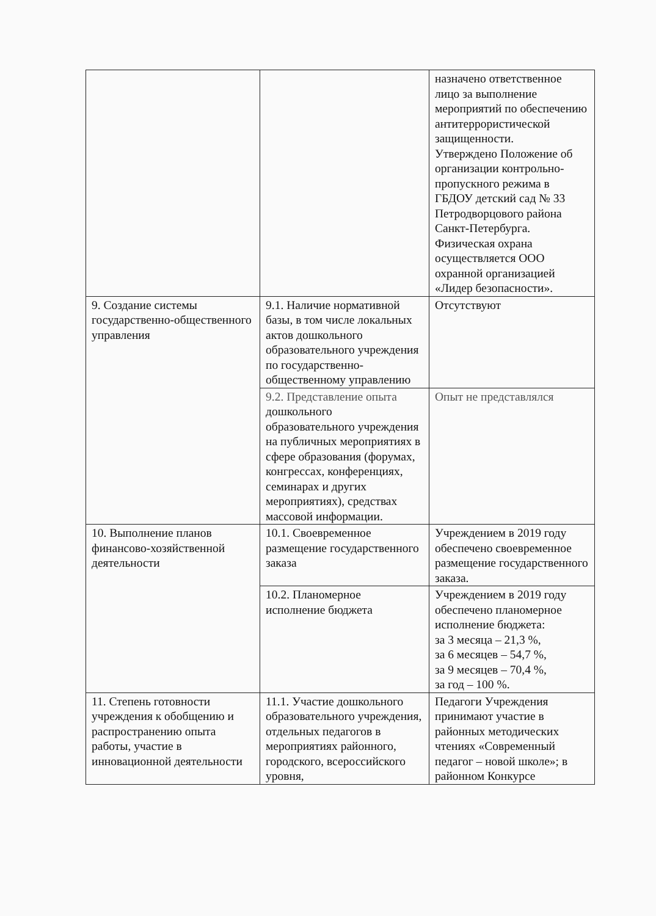| | | назначено ответственное лицо за выполнение мероприятий по обеспечению антитеррористической защищенности. Утверждено Положение об организации контрольно-пропускного режима в ГБДОУ детский сад № 33 Петродворцового района Санкт-Петербурга. Физическая охрана осуществляется ООО охранной организацией «Лидер безопасности». |
| 9. Создание системы государственно-общественного управления | 9.1. Наличие нормативной базы, в том числе локальных актов дошкольного образовательного учреждения по государственно-общественному управлению | Отсутствуют |
| | 9.2. Представление опыта дошкольного образовательного учреждения на публичных мероприятиях в сфере образования (форумах, конгрессах, конференциях, семинарах и других мероприятиях), средствах массовой информации. | Опыт не представлялся |
| 10. Выполнение планов финансово-хозяйственной деятельности | 10.1. Своевременное размещение государственного заказа | Учреждением в 2019 году обеспечено своевременное размещение государственного заказа. |
| | 10.2. Планомерное исполнение бюджета | Учреждением в 2019 году обеспечено планомерное исполнение бюджета: за 3 месяца – 21,3 %, за 6 месяцев – 54,7 %, за 9 месяцев – 70,4 %, за год – 100 %. |
| 11. Степень готовности учреждения к обобщению и распространению опыта работы, участие в инновационной деятельности | 11.1. Участие дошкольного образовательного учреждения, отдельных педагогов в мероприятиях районного, городского, всероссийского уровня, | Педагоги Учреждения принимают участие в районных методических чтениях «Современный педагог – новой школе»; в районном Конкурсе |